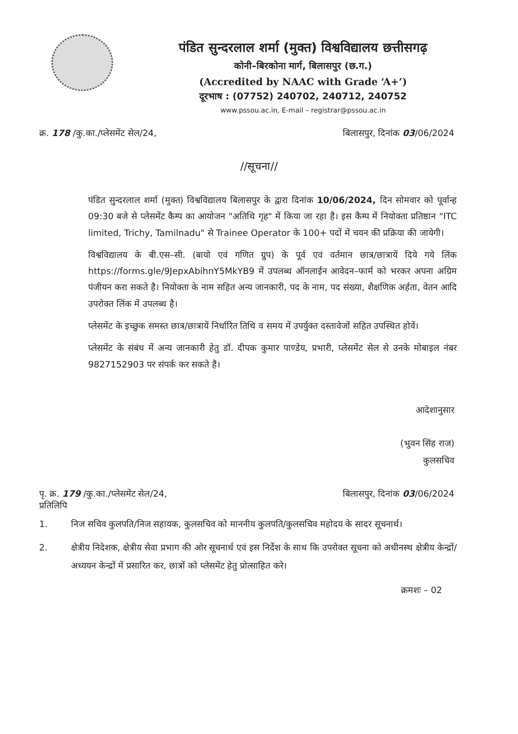पंडित सुन्दरलाल शर्मा (मुक्त) विश्वविद्यालय छत्तीसगढ़
कोनी–बिरकोना मार्ग, बिलासपुर (छ.ग.)
(Accredited by NAAC with Grade ‘A+’)
दूरभाष : (07752) 240702, 240712, 240752
www.pssou.ac.in, E-mail – registrar@pssou.ac.in
क्र. 178 /कु.का./प्लेसमेंट सेल/24, बिलासपुर, दिनांक 03/06/2024
//सूचना//
पंडित सुन्दरलाल शर्मा (मुक्त) विश्वविद्यालय बिलासपुर के द्वारा दिनांक 10/06/2024, दिन सोमवार को पूर्वान्ह 09:30 बजे से प्लेसमेंट कैम्प का आयोजन "अतिथि गृह" में किया जा रहा है। इस कैम्प में नियोक्ता प्रतिष्ठान "ITC limited, Trichy, Tamilnadu" से Trainee Operator के 100+ पदों में चयन की प्रक्रिया की जायेगी।
विश्वविद्यालय के बी.एस–सी. (बायो एवं गणित ग्रुप) के पूर्व एवं वर्तमान छात्र/छात्रायें दिये गये लिंक https://forms.gle/9JepxAbihnY5MkYB9 में उपलब्ध ऑनलाईन आवेदन–फार्म को भरकर अपना अग्रिम पंजीयन करा सकते है। नियोक्ता के नाम सहित अन्य जानकारी, पद के नाम, पद संख्या, शैक्षणिक अर्हता, वेतन आदि उपरोक्त लिंक में उपलब्ध है।
प्लेसमेंट के इच्छुक समस्त छात्र/छात्रायें निर्धारित तिथि व समय में उपर्युक्त दस्तावेजों सहित उपस्थित होवें।
प्लेसमेंट के संबंध में अन्य जानकारी हेतु डॉ. दीपक कुमार पाण्डेय, प्रभारी, प्लेसमेंट सेल से उनके मोबाइल नंबर 9827152903 पर संपर्क कर सकते है।
आदेशानुसार
(भुवन सिंह राज)
कुलसचिव
पृ. क्र. 179 /कु.का./प्लेसमेंट सेल/24, बिलासपुर, दिनांक 03/06/2024
प्रतिलिपि
1. निज सचिव कुलपति/निज सहायक, कुलसचिव को माननीय कुलपति/कुलसचिव महोदय के सादर सूचनार्थ।
2. क्षेत्रीय निदेशक, क्षेत्रीय सेवा प्रभाग की ओर सूचनार्थ एवं इस निर्देश के साथ कि उपरोक्त सूचना को अधीनस्थ क्षेत्रीय केन्द्रों/अध्ययन केन्द्रों में प्रसारित कर, छात्रों को प्लेसमेंट हेतु प्रोत्साहित करे।
क्रमशः – 02